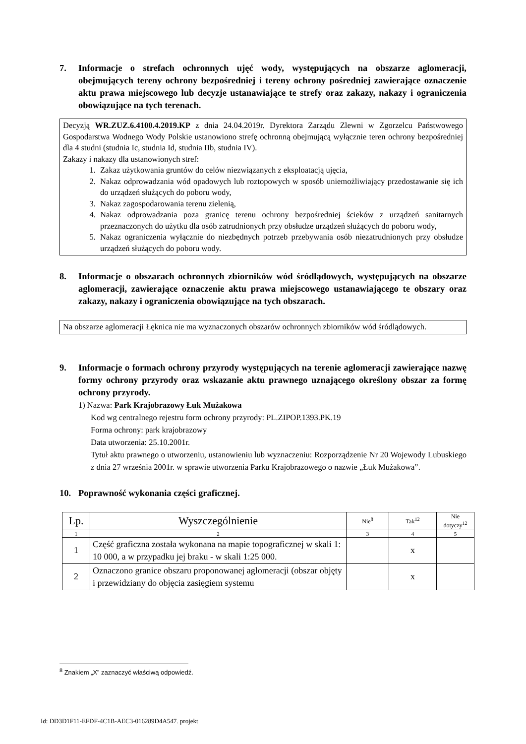7. Informacje o strefach ochronnych ujęć wody, występujących na obszarze aglomeracji, obejmujących tereny ochrony bezpośredniej i tereny ochrony pośredniej zawierające oznaczenie aktu prawa miejscowego lub decyzje ustanawiające te strefy oraz zakazy, nakazy i ograniczenia obowiązujące na tych terenach.
Decyzją WR.ZUZ.6.4100.4.2019.KP z dnia 24.04.2019r. Dyrektora Zarządu Zlewni w Zgorzelcu Państwowego Gospodarstwa Wodnego Wody Polskie ustanowiono strefę ochronną obejmującą wyłącznie teren ochrony bezpośredniej dla 4 studni (studnia Ic, studnia Id, studnia IIb, studnia IV).
Zakazy i nakazy dla ustanowionych stref:
1. Zakaz użytkowania gruntów do celów niezwiązanych z eksploatacją ujęcia,
2. Nakaz odprowadzania wód opadowych lub roztopowych w sposób uniemożliwiający przedostawanie się ich do urządzeń służących do poboru wody,
3. Nakaz zagospodarowania terenu zielenią,
4. Nakaz odprowadzania poza granicę terenu ochrony bezpośredniej ścieków z urządzeń sanitarnych przeznaczonych do użytku dla osób zatrudnionych przy obsłudze urządzeń służących do poboru wody,
5. Nakaz ograniczenia wyłącznie do niezbędnych potrzeb przebywania osób niezatrudnionych przy obsłudze urządzeń służących do poboru wody.
8. Informacje o obszarach ochronnych zbiorników wód śródlądowych, występujących na obszarze aglomeracji, zawierające oznaczenie aktu prawa miejscowego ustanawiającego te obszary oraz zakazy, nakazy i ograniczenia obowiązujące na tych obszarach.
Na obszarze aglomeracji Łęknica nie ma wyznaczonych obszarów ochronnych zbiorników wód śródlądowych.
9. Informacje o formach ochrony przyrody występujących na terenie aglomeracji zawierające nazwę formy ochrony przyrody oraz wskazanie aktu prawnego uznającego określony obszar za formę ochrony przyrody.
1) Nazwa: Park Krajobrazowy Łuk Mużakowa
Kod wg centralnego rejestru form ochrony przyrody: PL.ZIPOP.1393.PK.19
Forma ochrony: park krajobrazowy
Data utworzenia: 25.10.2001r.
Tytuł aktu prawnego o utworzeniu, ustanowieniu lub wyznaczeniu: Rozporządzenie Nr 20 Wojewody Lubuskiego z dnia 27 września 2001r. w sprawie utworzenia Parku Krajobrazowego o nazwie „Łuk Mużakowa”.
10. Poprawność wykonania części graficznej.
| Lp. | Wyszczególnienie | Nie<sup>8</sup> | Tak<sup>12</sup> | Nie dotyczy<sup>12</sup> |
| --- | --- | --- | --- | --- |
| 1 | 2 | 3 | 4 | 5 |
| 1 | Część graficzna została wykonana na mapie topograficznej w skali 1: 10 000, a w przypadku jej braku - w skali 1:25 000. | | x | |
| 2 | Oznaczono granice obszaru proponowanej aglomeracji (obszar objęty i przewidziany do objęcia zasięgiem systemu | | x | |
<sup>8</sup> Znakiem „X” zaznaczyć właściwą odpowiedź.
Id: DD3D1F11-EFDF-4C1B-AEC3-016289D4A547. projekt